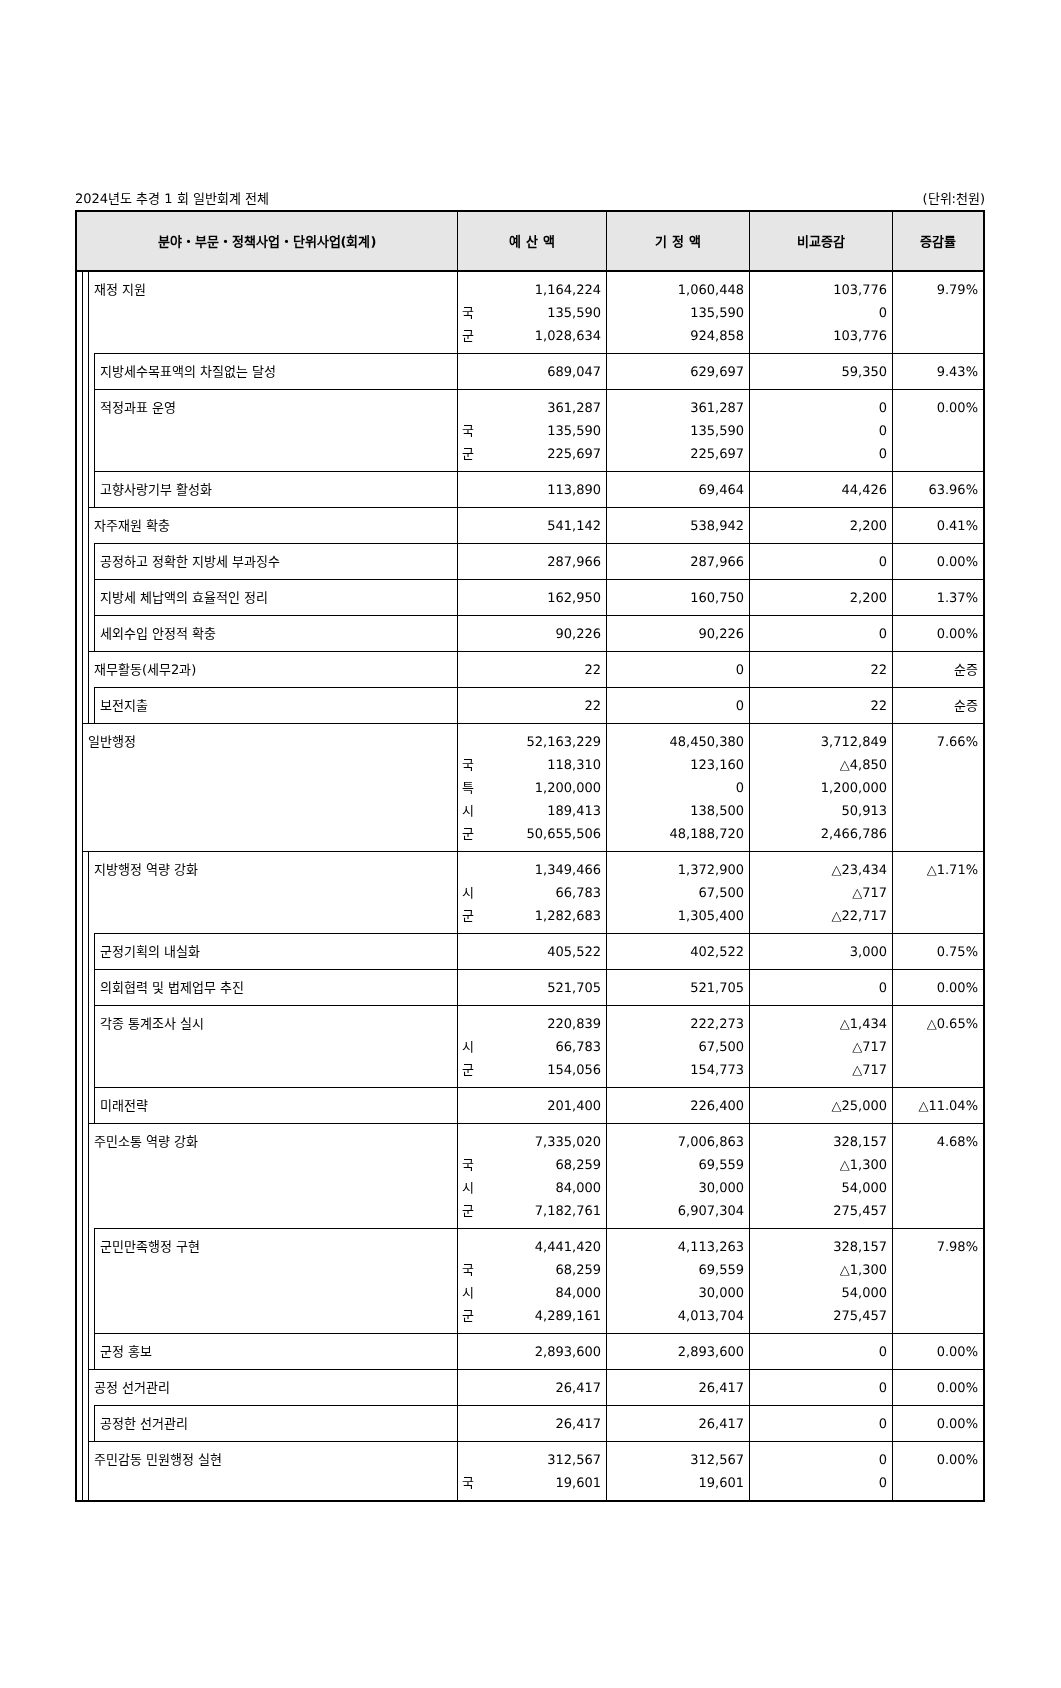2024년도 추경 1 회 일반회계 전체 (단위:천원)
| 분야・부문・정책사업・단위사업(회계) | | | | 예 산 액 | | 기 정 액 | 비교증감 | 증감률 |
| --- | --- | --- | --- | --- | --- | --- | --- | --- |
| | | 재정 지원 | | 국 군 | 1,164,224 135,590 1,028,634 | 1,060,448 135,590 924,858 | 103,776 0 103,776 | 9.79% |
| | | | 지방세수목표액의 차질없는 달성 | | 689,047 | 629,697 | 59,350 | 9.43% |
| | | | 적정과표 운영 | 국 군 | 361,287 135,590 225,697 | 361,287 135,590 225,697 | 0 0 0 | 0.00% |
| | | | 고향사랑기부 활성화 | | 113,890 | 69,464 | 44,426 | 63.96% |
| | | 자주재원 확충 | | | 541,142 | 538,942 | 2,200 | 0.41% |
| | | | 공정하고 정확한 지방세 부과징수 | | 287,966 | 287,966 | 0 | 0.00% |
| | | | 지방세 체납액의 효율적인 정리 | | 162,950 | 160,750 | 2,200 | 1.37% |
| | | | 세외수입 안정적 확충 | | 90,226 | 90,226 | 0 | 0.00% |
| | | 재무활동(세무2과) | | | 22 | 0 | 22 | 순증 |
| | | | 보전지출 | | 22 | 0 | 22 | 순증 |
| | 일반행정 | | | 국 특 시 군 | 52,163,229 118,310 1,200,000 189,413 50,655,506 | 48,450,380 123,160 0 138,500 48,188,720 | 3,712,849 △4,850 1,200,000 50,913 2,466,786 | 7.66% |
| | | 지방행정 역량 강화 | | 시 군 | 1,349,466 66,783 1,282,683 | 1,372,900 67,500 1,305,400 | △23,434 △717 △22,717 | △1.71% |
| | | | 군정기획의 내실화 | | 405,522 | 402,522 | 3,000 | 0.75% |
| | | | 의회협력 및 법제업무 추진 | | 521,705 | 521,705 | 0 | 0.00% |
| | | | 각종 통계조사 실시 | 시 군 | 220,839 66,783 154,056 | 222,273 67,500 154,773 | △1,434 △717 △717 | △0.65% |
| | | | 미래전략 | | 201,400 | 226,400 | △25,000 | △11.04% |
| | | 주민소통 역량 강화 | | 국 시 군 | 7,335,020 68,259 84,000 7,182,761 | 7,006,863 69,559 30,000 6,907,304 | 328,157 △1,300 54,000 275,457 | 4.68% |
| | | | 군민만족행정 구현 | 국 시 군 | 4,441,420 68,259 84,000 4,289,161 | 4,113,263 69,559 30,000 4,013,704 | 328,157 △1,300 54,000 275,457 | 7.98% |
| | | | 군정 홍보 | | 2,893,600 | 2,893,600 | 0 | 0.00% |
| | | 공정 선거관리 | | | 26,417 | 26,417 | 0 | 0.00% |
| | | | 공정한 선거관리 | | 26,417 | 26,417 | 0 | 0.00% |
| | | 주민감동 민원행정 실현 | | 국 | 312,567 19,601 | 312,567 19,601 | 0 0 | 0.00% |